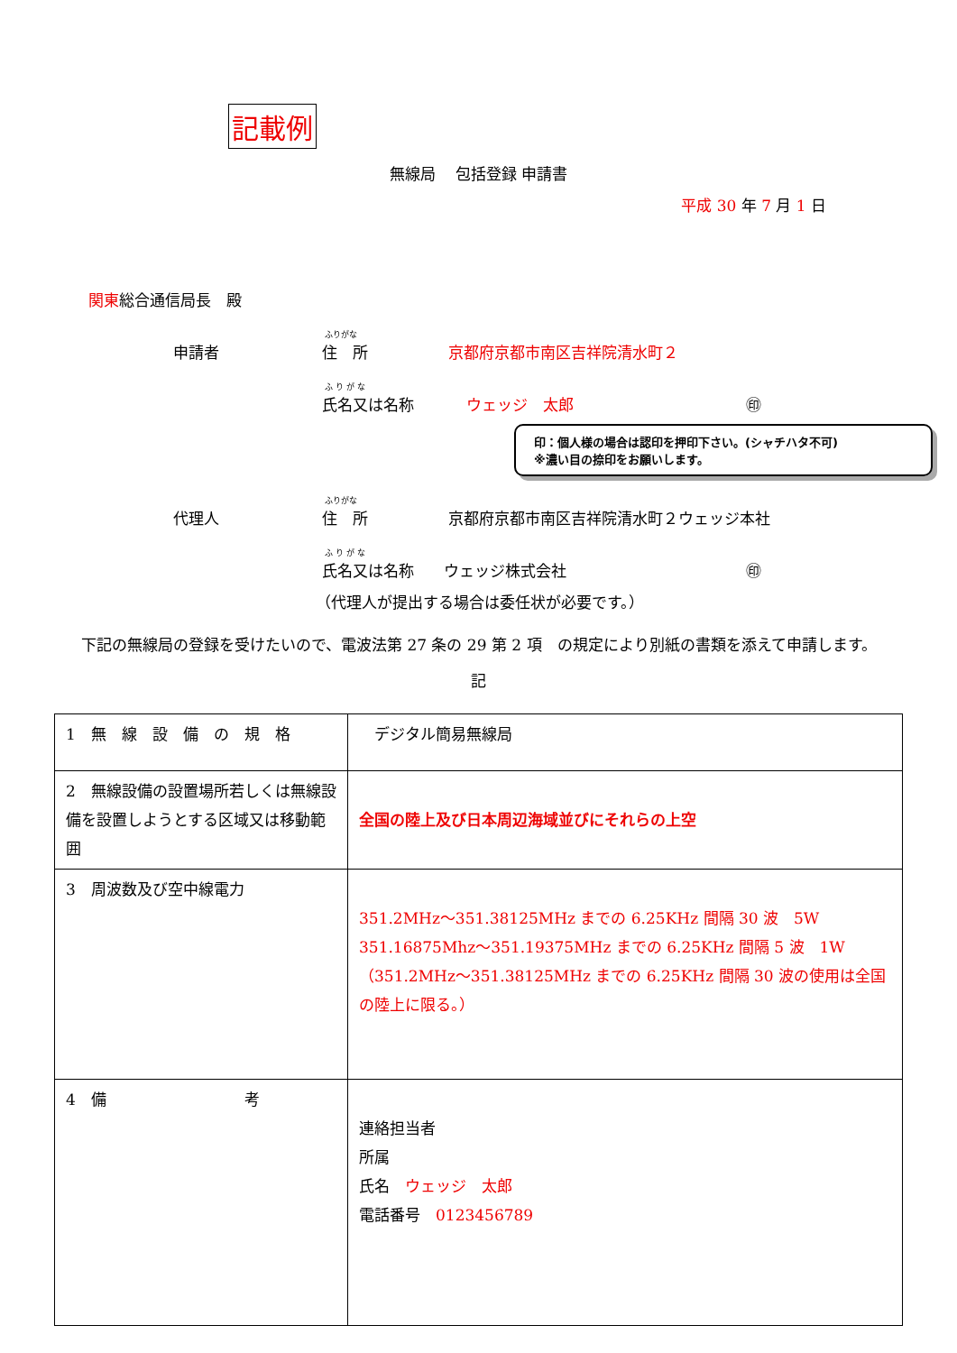記載例
無線局　 包括登録 申請書
平成 30 年 7 月 1 日
関東総合通信局長　殿
ふりがな
申請者 住　所 京都府京都市南区吉祥院清水町２
ふ り が な
氏名又は名称 ウェッジ　太郎 ㊞
印：個人様の場合は認印を押印下さい。(シャチハタ不可)
※濃い目の捺印をお願いします。
ふりがな
代理人 住　所 京都府京都市南区吉祥院清水町２ウェッジ本社
ふ り が な
氏名又は名称 ウェッジ株式会社 ㊞
（代理人が提出する場合は委任状が必要です。）
下記の無線局の登録を受けたいので、電波法第 27 条の 29 第 2 項　の規定により別紙の書類を添えて申請します。
記
| 1 無 線 設 備 の 規 格 | デジタル簡易無線局 |
| 2 無線設備の設置場所若しくは無線設備を設置しようとする区域又は移動範囲 | 全国の陸上及び日本周辺海域並びにそれらの上空 |
| 3 周波数及び空中線電力 | 351.2MHz～351.38125MHz までの 6.25KHz 間隔 30 波 5W 351.16875Mhz～351.19375MHz までの 6.25KHz 間隔 5 波 1W （351.2MHz～351.38125MHz までの 6.25KHz 間隔 30 波の使用は全国の陸上に限る。） |
| 4 備 考 | 連絡担当者 所属 氏名 ウェッジ 太郎 電話番号 0123456789 |